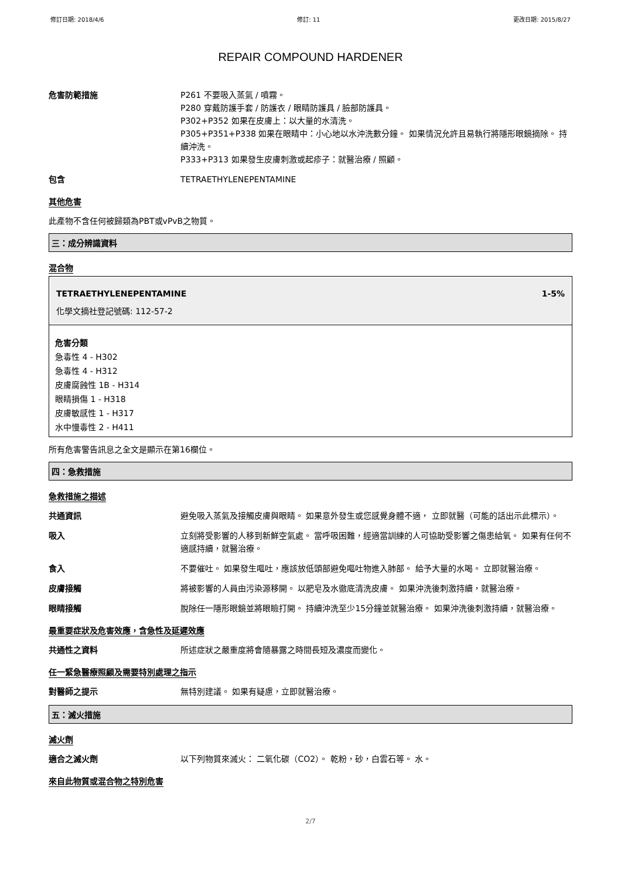修訂日期: 2018/4/6 修訂: 11 更改日期: 2015/8/27
REPAIR COMPOUND HARDENER
危害防範措施 P261 不要吸入蒸氣 / 噴霧。
P280 穿戴防護手套 / 防護衣 / 眼睛防護具 / 臉部防護具。
P302+P352 如果在皮膚上：以大量的水清洗。
P305+P351+P338 如果在眼睛中：小心地以水沖洗數分鐘。 如果情況允許且易執行將隱形眼鏡摘除。 持續沖洗。
P333+P313 如果發生皮膚刺激或起疹子：就醫治療 / 照顧。
包含 TETRAETHYLENEPENTAMINE
其他危害
此產物不含任何被歸類為PBT或vPvB之物質。
三：成分辨識資料
混合物
TETRAETHYLENEPENTAMINE 1-5%
化學文摘社登記號碼: 112-57-2
危害分類
急毒性 4 - H302
急毒性 4 - H312
皮膚腐蝕性 1B - H314
眼睛損傷 1 - H318
皮膚敏感性 1 - H317
水中慢毒性 2 - H411
所有危害警告訊息之全文是顯示在第16欄位。
四：急救措施
急救措施之描述
共通資訊 避免吸入蒸氣及接觸皮膚與眼睛。 如果意外發生或您感覺身體不適， 立即就醫（可能的話出示此標示）。
吸入 立刻將受影響的人移到新鮮空氣處。 當呼吸困難，經適當訓練的人可協助受影響之傷患給氧。 如果有任何不適感持續，就醫治療。
食入 不要催吐。 如果發生嘔吐，應該放低頭部避免嘔吐物進入肺部。 給予大量的水喝。 立即就醫治療。
皮膚接觸 將被影響的人員由污染源移開。 以肥皂及水徹底清洗皮膚。 如果沖洗後刺激持續，就醫治療。
眼睛接觸 脫除任一隱形眼鏡並將眼瞼打開。 持續沖洗至少15分鐘並就醫治療。 如果沖洗後刺激持續，就醫治療。
最重要症狀及危害效應，含急性及延遲效應
共通性之資料 所述症狀之嚴重度將會隨暴露之時間長短及濃度而變化。
任一緊急醫療照顧及需要特別處理之指示
對醫師之提示 無特別建議。 如果有疑慮，立即就醫治療。
五：滅火措施
滅火劑
適合之滅火劑 以下列物質來滅火： 二氧化碳（CO2）。 乾粉，砂，白雲石等。 水。
來自此物質或混合物之特別危害
2/7